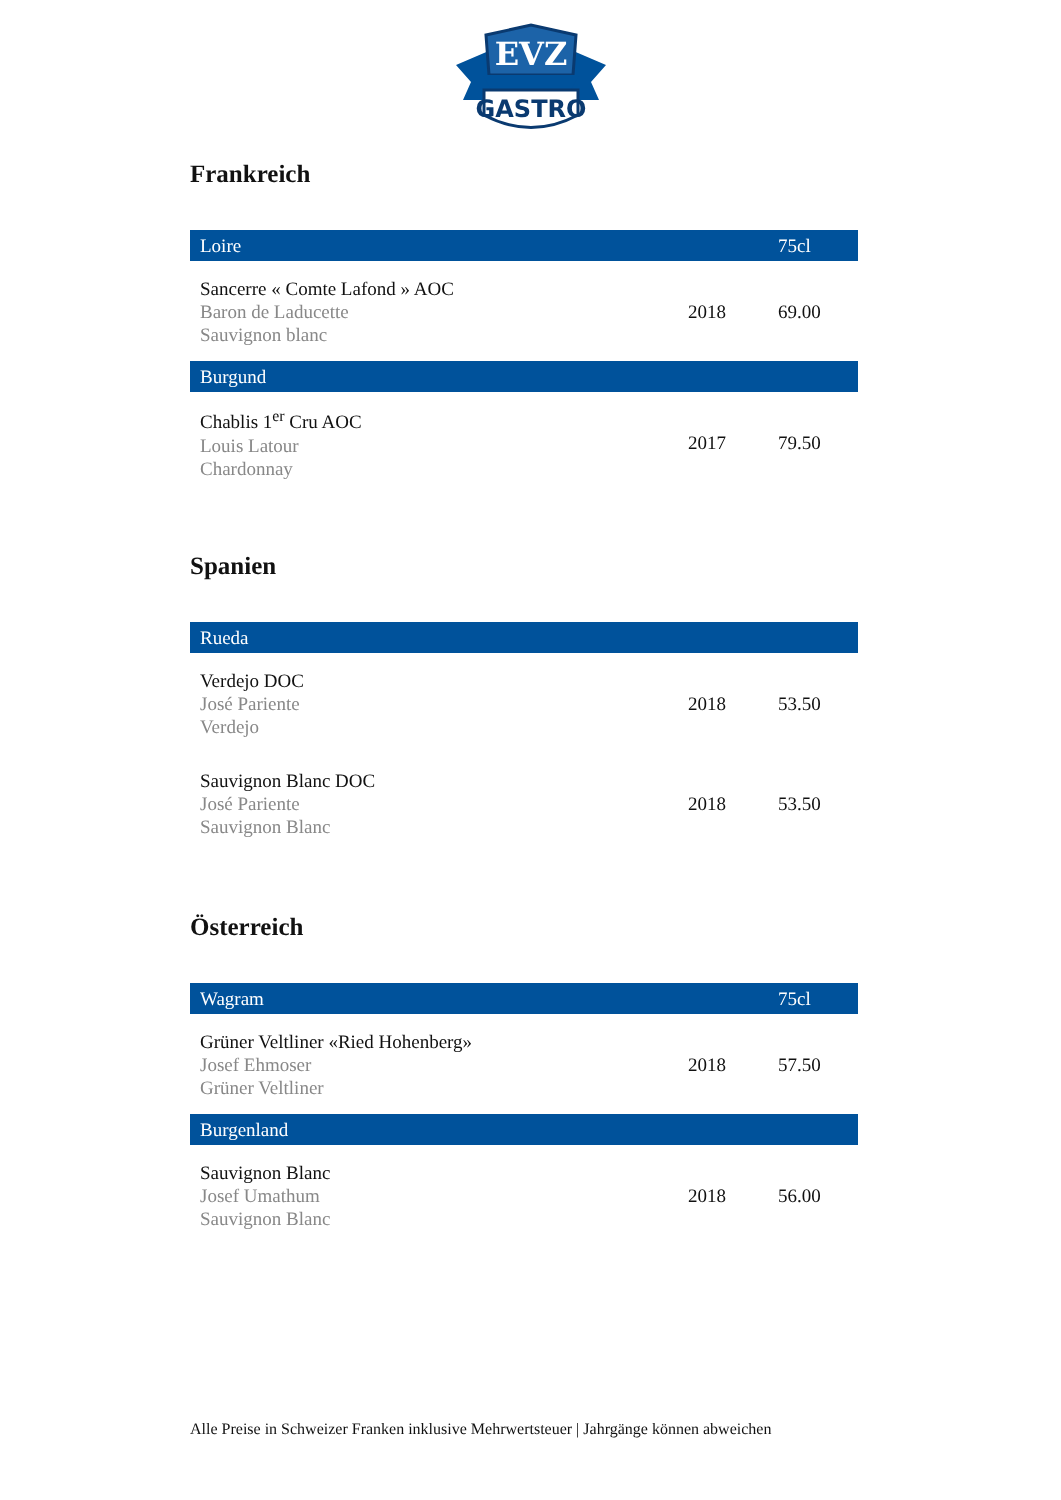EVZ
GASTRO
Frankreich
| Loire | | 75cl |
| --- | --- | --- |
| Sancerre « Comte Lafond » AOC Baron de Laducette Sauvignon blanc | 2018 | 69.00 |
| Burgund | | |
| Chablis 1<sup>er</sup> Cru AOC Louis Latour Chardonnay | 2017 | 79.50 |
Spanien
| Rueda | | |
| --- | --- | --- |
| Verdejo DOC José Pariente Verdejo | 2018 | 53.50 |
| Sauvignon Blanc DOC José Pariente Sauvignon Blanc | 2018 | 53.50 |
Österreich
| Wagram | | 75cl |
| --- | --- | --- |
| Grüner Veltliner «Ried Hohenberg» Josef Ehmoser Grüner Veltliner | 2018 | 57.50 |
| Burgenland | | |
| Sauvignon Blanc Josef Umathum Sauvignon Blanc | 2018 | 56.00 |
Alle Preise in Schweizer Franken inklusive Mehrwertsteuer | Jahrgänge können abweichen